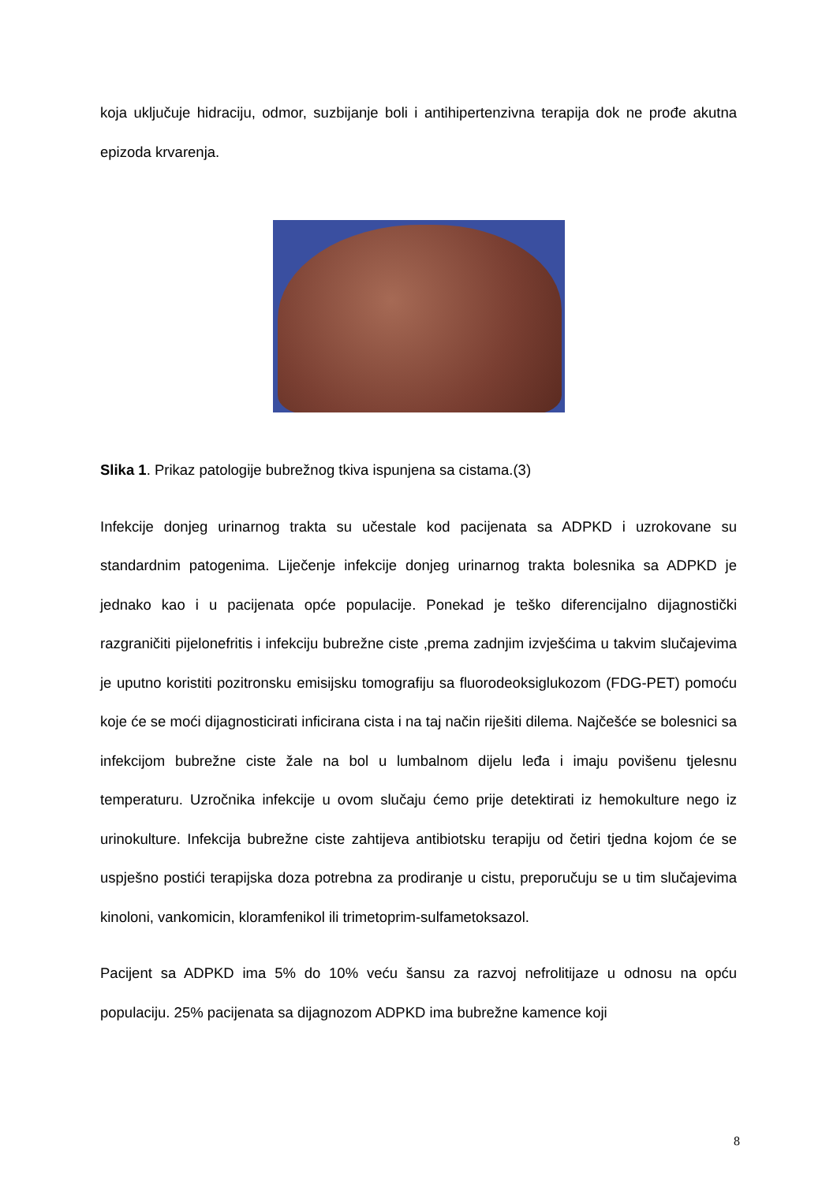koja uključuje hidraciju, odmor, suzbijanje boli i antihipertenzivna terapija dok ne prođe akutna epizoda krvarenja.
Slika 1. Prikaz patologije bubrežnog tkiva ispunjena sa cistama.(3)
Infekcije donjeg urinarnog trakta su učestale kod pacijenata sa ADPKD i uzrokovane su standardnim patogenima. Liječenje infekcije donjeg urinarnog trakta bolesnika sa ADPKD je jednako kao i u pacijenata opće populacije. Ponekad je teško diferencijalno dijagnostički razgraničiti pijelonefritis i infekciju bubrežne ciste ,prema zadnjim izvješćima u takvim slučajevima je uputno koristiti pozitronsku emisijsku tomografiju sa fluorodeoksiglukozom (FDG-PET) pomoću koje će se moći dijagnosticirati inficirana cista i na taj način riješiti dilema. Najčešće se bolesnici sa infekcijom bubrežne ciste žale na bol u lumbalnom dijelu leđa i imaju povišenu tjelesnu temperaturu. Uzročnika infekcije u ovom slučaju ćemo prije detektirati iz hemokulture nego iz urinokulture. Infekcija bubrežne ciste zahtijeva antibiotsku terapiju od četiri tjedna kojom će se uspješno postići terapijska doza potrebna za prodiranje u cistu, preporučuju se u tim slučajevima kinoloni, vankomicin, kloramfenikol ili trimetoprim-sulfametoksazol.
Pacijent sa ADPKD ima 5% do 10% veću šansu za razvoj nefrolitijaze u odnosu na opću populaciju. 25% pacijenata sa dijagnozom ADPKD ima bubrežne kamence koji
8